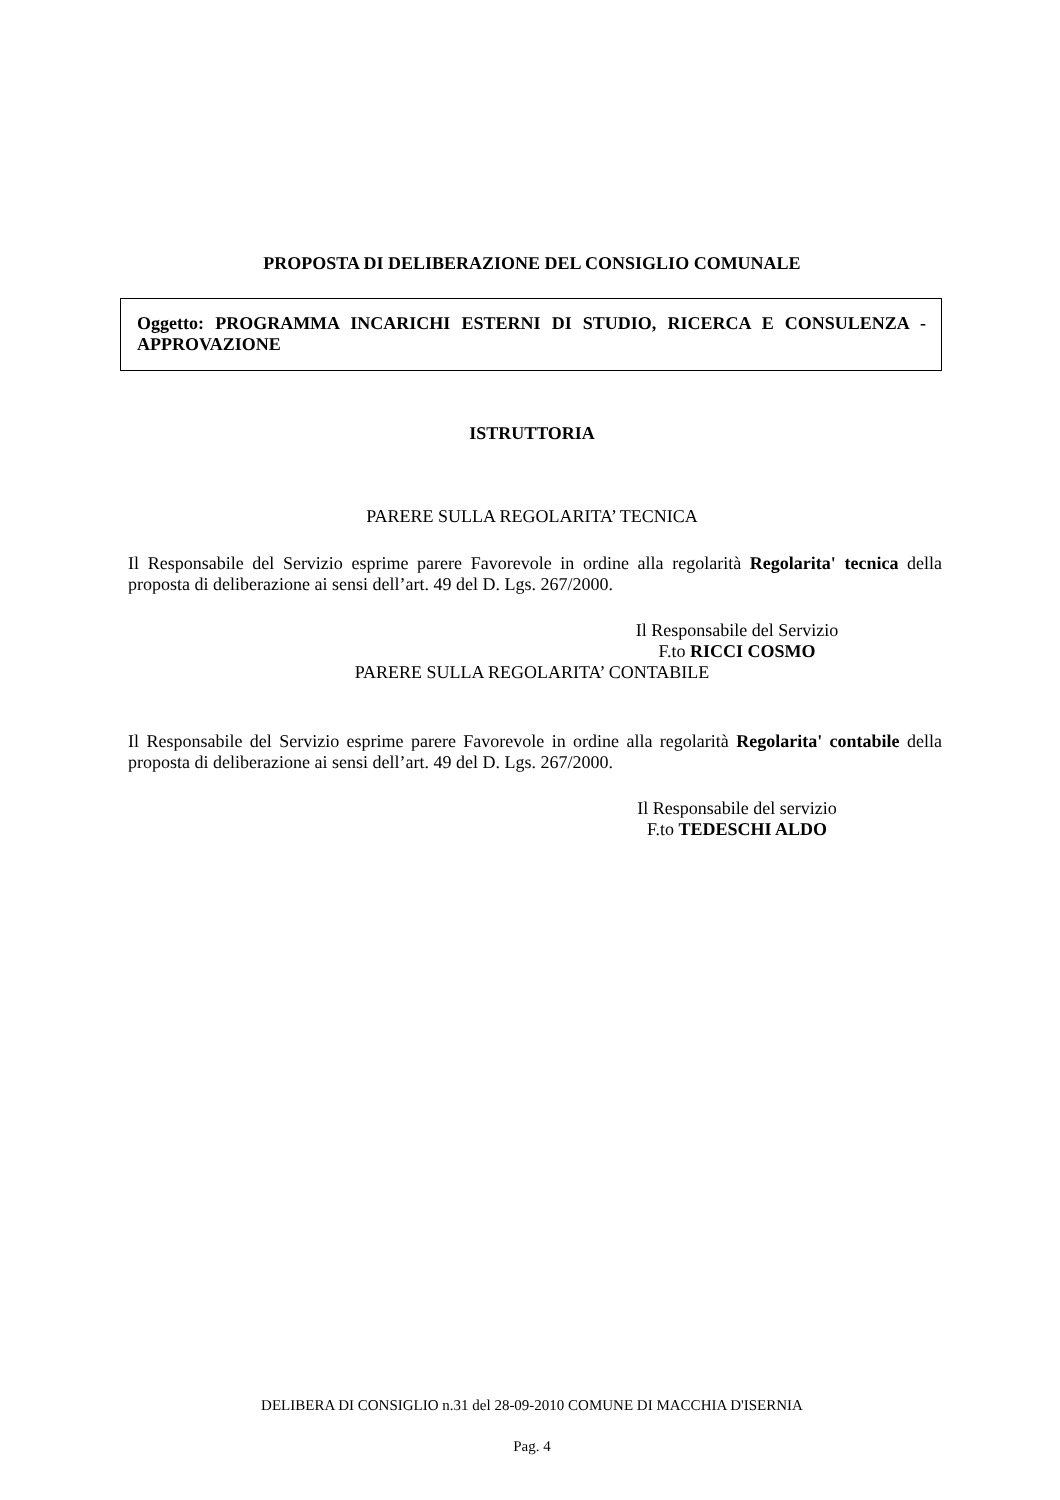PROPOSTA DI DELIBERAZIONE DEL CONSIGLIO COMUNALE
Oggetto: PROGRAMMA INCARICHI ESTERNI DI STUDIO, RICERCA E CONSULENZA - APPROVAZIONE
ISTRUTTORIA
PARERE SULLA REGOLARITA’ TECNICA
Il Responsabile del Servizio esprime parere Favorevole in ordine alla regolarità Regolarita' tecnica della proposta di deliberazione ai sensi dell’art. 49 del D. Lgs. 267/2000.
Il Responsabile del Servizio
F.to RICCI COSMO
PARERE SULLA REGOLARITA’ CONTABILE
Il Responsabile del Servizio esprime parere Favorevole in ordine alla regolarità Regolarita' contabile della proposta di deliberazione ai sensi dell’art. 49 del D. Lgs. 267/2000.
Il Responsabile del servizio
F.to TEDESCHI ALDO
DELIBERA DI CONSIGLIO n.31 del 28-09-2010 COMUNE DI MACCHIA D'ISERNIA
Pag. 4